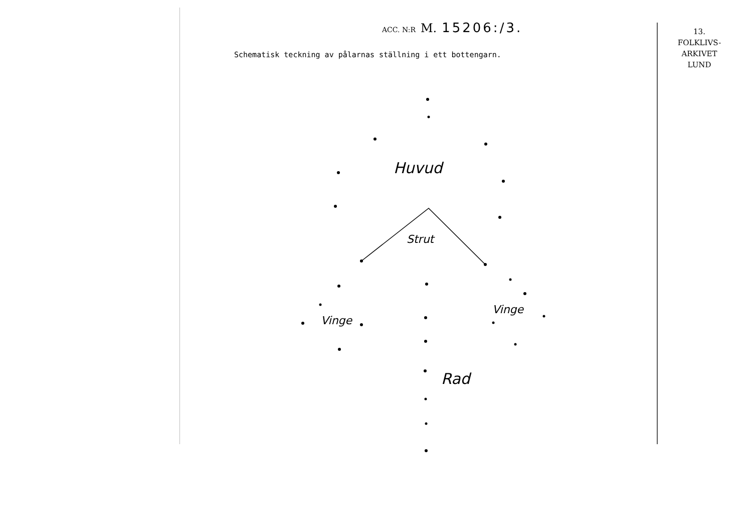ACC. N:R M. 15206:/3.
Schematisk teckning av pålarnas ställning i ett bottengarn.
13.
FOLKLIVS-
ARKIVET
LUND
Huvud
Strut
Vinge
Vinge
Rad